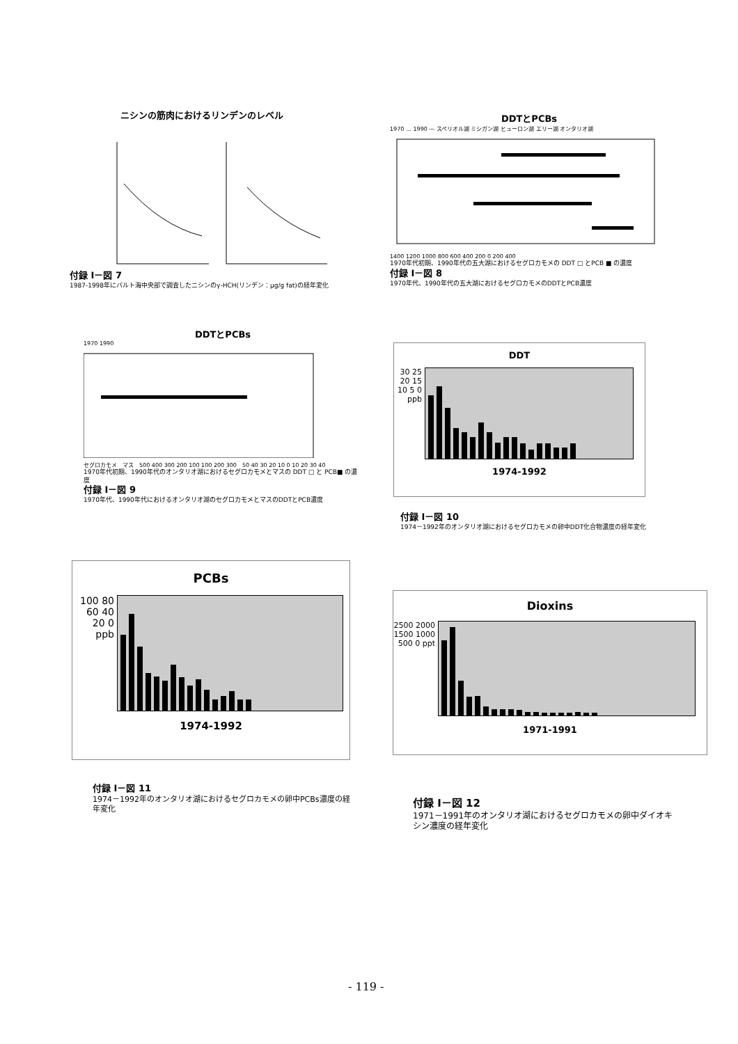ニシンの筋肉におけるリンデンのレベル
付録 I－図 7
1987-1998年にバルト海中央部で調査したニシンのγ-HCH(リンデン：μg/g fat)の経年変化
DDTとPCBs
1970 … 1990 — スペリオル湖 ミシガン湖 ヒューロン湖 エリー湖 オンタリオ湖
1400 1200 1000 800 600 400 200 0 200 400
1970年代初期、1990年代の五大湖におけるセグロカモメの DDT □ とPCB ■ の濃度
付録 I－図 8
1970年代、1990年代の五大湖におけるセグロカモメのDDTとPCB濃度
DDTとPCBs
1970 1990
セグロカモメ　マス　500 400 300 200 100 100 200 300　50 40 30 20 10 0 10 20 30 40
1970年代初期、1990年代のオンタリオ湖におけるセグロカモメとマスの DDT □ と PCB■ の濃度
付録 I－図 9
1970年代、1990年代におけるオンタリオ湖のセグロカモメとマスのDDTとPCB濃度
DDT
30 25 20 15 10 5 0 ppb
1974-1992
付録 I－図 10
1974－1992年のオンタリオ湖におけるセグロカモメの卵中DDT化合物濃度の経年変化
PCBs
100 80 60 40 20 0 ppb
1974-1992
付録 I－図 11
1974－1992年のオンタリオ湖におけるセグロカモメの卵中PCBs濃度の経年変化
Dioxins
2500 2000 1500 1000 500 0 ppt
1971-1991
付録 I－図 12
1971－1991年のオンタリオ湖におけるセグロカモメの卵中ダイオキシン濃度の経年変化
- 119 -